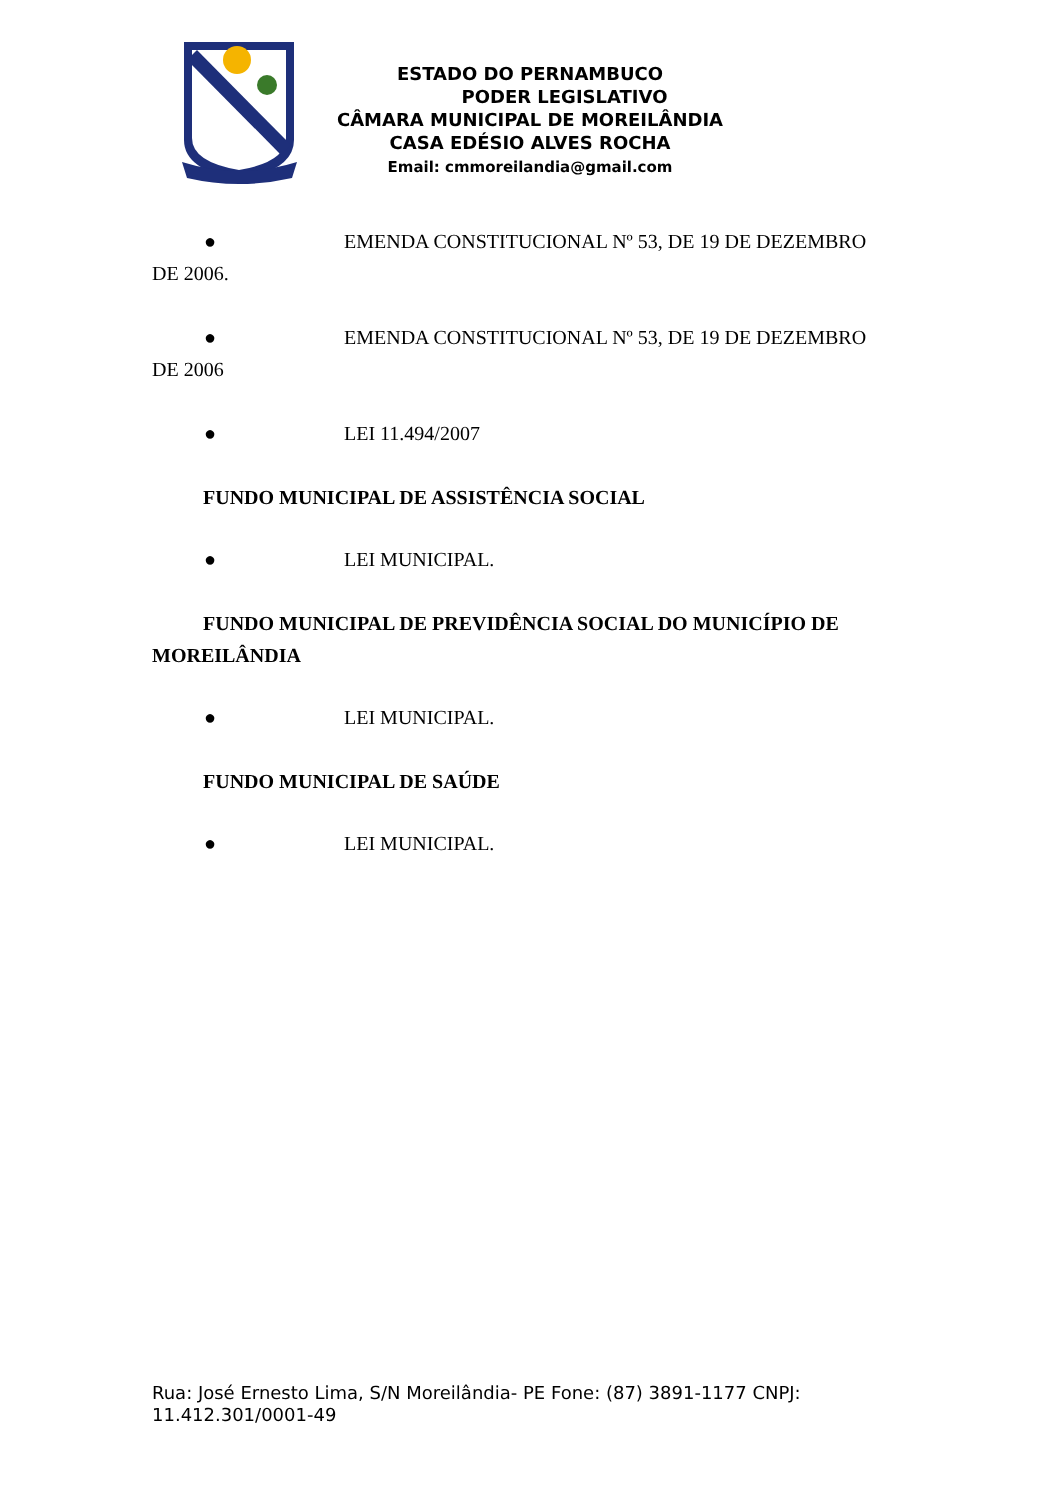ESTADO DO PERNAMBUCO
PODER LEGISLATIVO
CÂMARA MUNICIPAL DE MOREILÂNDIA
CASA EDÉSIO ALVES ROCHA
Email: cmmoreilandia@gmail.com
● EMENDA CONSTITUCIONAL Nº 53, DE 19 DE DEZEMBRO DE 2006.
● EMENDA CONSTITUCIONAL Nº 53, DE 19 DE DEZEMBRO DE 2006
● LEI 11.494/2007
FUNDO MUNICIPAL DE ASSISTÊNCIA SOCIAL
● LEI MUNICIPAL.
FUNDO MUNICIPAL DE PREVIDÊNCIA SOCIAL DO MUNICÍPIO DE MOREILÂNDIA
● LEI MUNICIPAL.
FUNDO MUNICIPAL DE SAÚDE
● LEI MUNICIPAL.
Rua: José Ernesto Lima, S/N Moreilândia- PE Fone: (87) 3891-1177 CNPJ: 11.412.301/0001-49